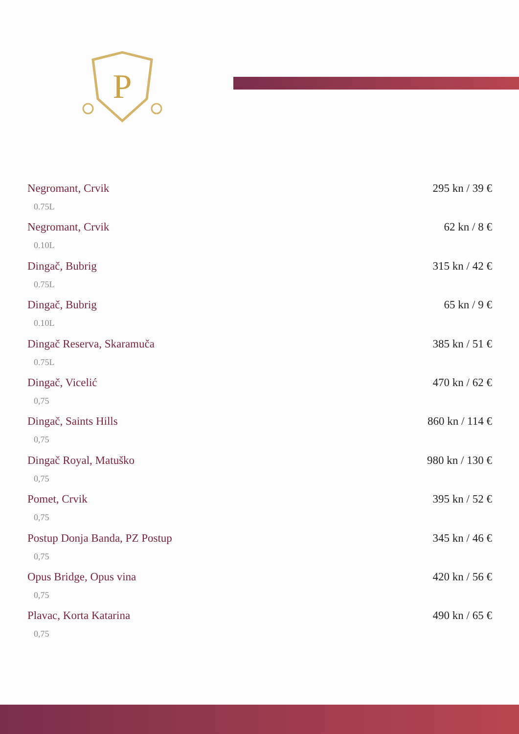P
Negromant, Crvik 295 kn / 39 €
0.75L
Negromant, Crvik 62 kn / 8 €
0.10L
Dingač, Bubrig 315 kn / 42 €
0.75L
Dingač, Bubrig 65 kn / 9 €
0.10L
Dingač Reserva, Skaramuča 385 kn / 51 €
0.75L
Dingač, Vicelić 470 kn / 62 €
0,75
Dingač, Saints Hills 860 kn / 114 €
0,75
Dingač Royal, Matuško 980 kn / 130 €
0,75
Pomet, Crvik 395 kn / 52 €
0,75
Postup Donja Banda, PZ Postup 345 kn / 46 €
0,75
Opus Bridge, Opus vina 420 kn / 56 €
0,75
Plavac, Korta Katarina 490 kn / 65 €
0,75